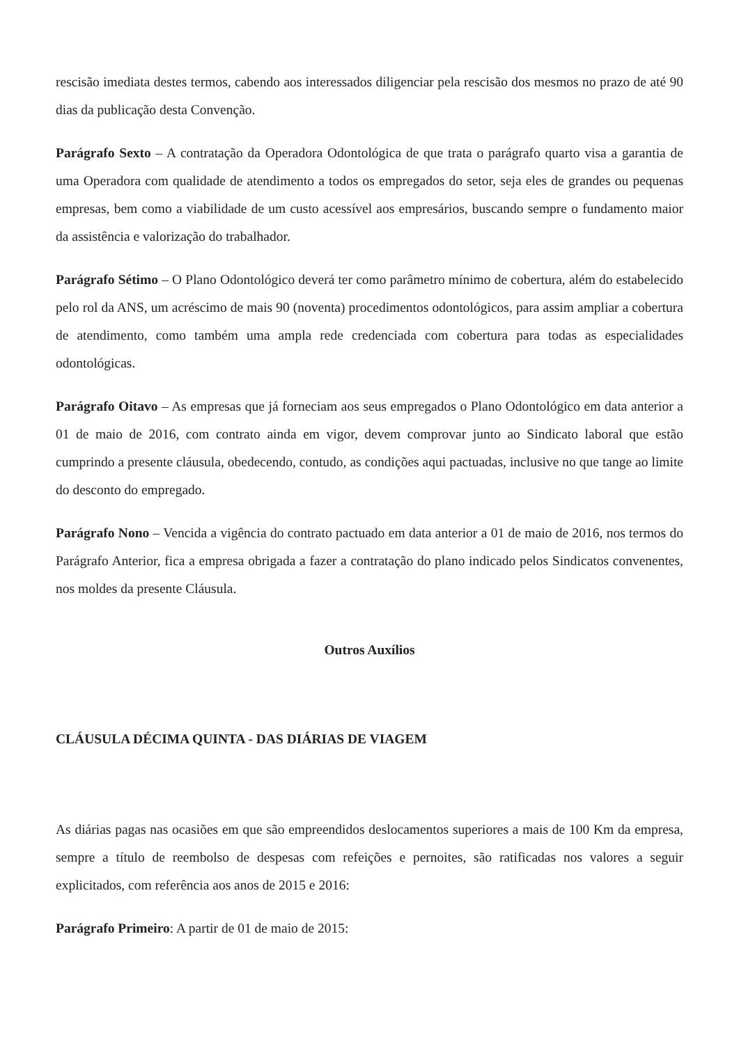rescisão imediata destes termos, cabendo aos interessados diligenciar pela rescisão dos mesmos no prazo de até 90 dias da publicação desta Convenção.
Parágrafo Sexto – A contratação da Operadora Odontológica de que trata o parágrafo quarto visa a garantia de uma Operadora com qualidade de atendimento a todos os empregados do setor, seja eles de grandes ou pequenas empresas, bem como a viabilidade de um custo acessível aos empresários, buscando sempre o fundamento maior da assistência e valorização do trabalhador.
Parágrafo Sétimo – O Plano Odontológico deverá ter como parâmetro mínimo de cobertura, além do estabelecido pelo rol da ANS, um acréscimo de mais 90 (noventa) procedimentos odontológicos, para assim ampliar a cobertura de atendimento, como também uma ampla rede credenciada com cobertura para todas as especialidades odontológicas.
Parágrafo Oitavo – As empresas que já forneciam aos seus empregados o Plano Odontológico em data anterior a 01 de maio de 2016, com contrato ainda em vigor, devem comprovar junto ao Sindicato laboral que estão cumprindo a presente cláusula, obedecendo, contudo, as condições aqui pactuadas, inclusive no que tange ao limite do desconto do empregado.
Parágrafo Nono – Vencida a vigência do contrato pactuado em data anterior a 01 de maio de 2016, nos termos do Parágrafo Anterior, fica a empresa obrigada a fazer a contratação do plano indicado pelos Sindicatos convenentes, nos moldes da presente Cláusula.
Outros Auxílios
CLÁUSULA DÉCIMA QUINTA - DAS DIÁRIAS DE VIAGEM
As diárias pagas nas ocasiões em que são empreendidos deslocamentos superiores a mais de 100 Km da empresa, sempre a título de reembolso de despesas com refeições e pernoites, são ratificadas nos valores a seguir explicitados, com referência aos anos de 2015 e 2016:
Parágrafo Primeiro: A partir de 01 de maio de 2015: